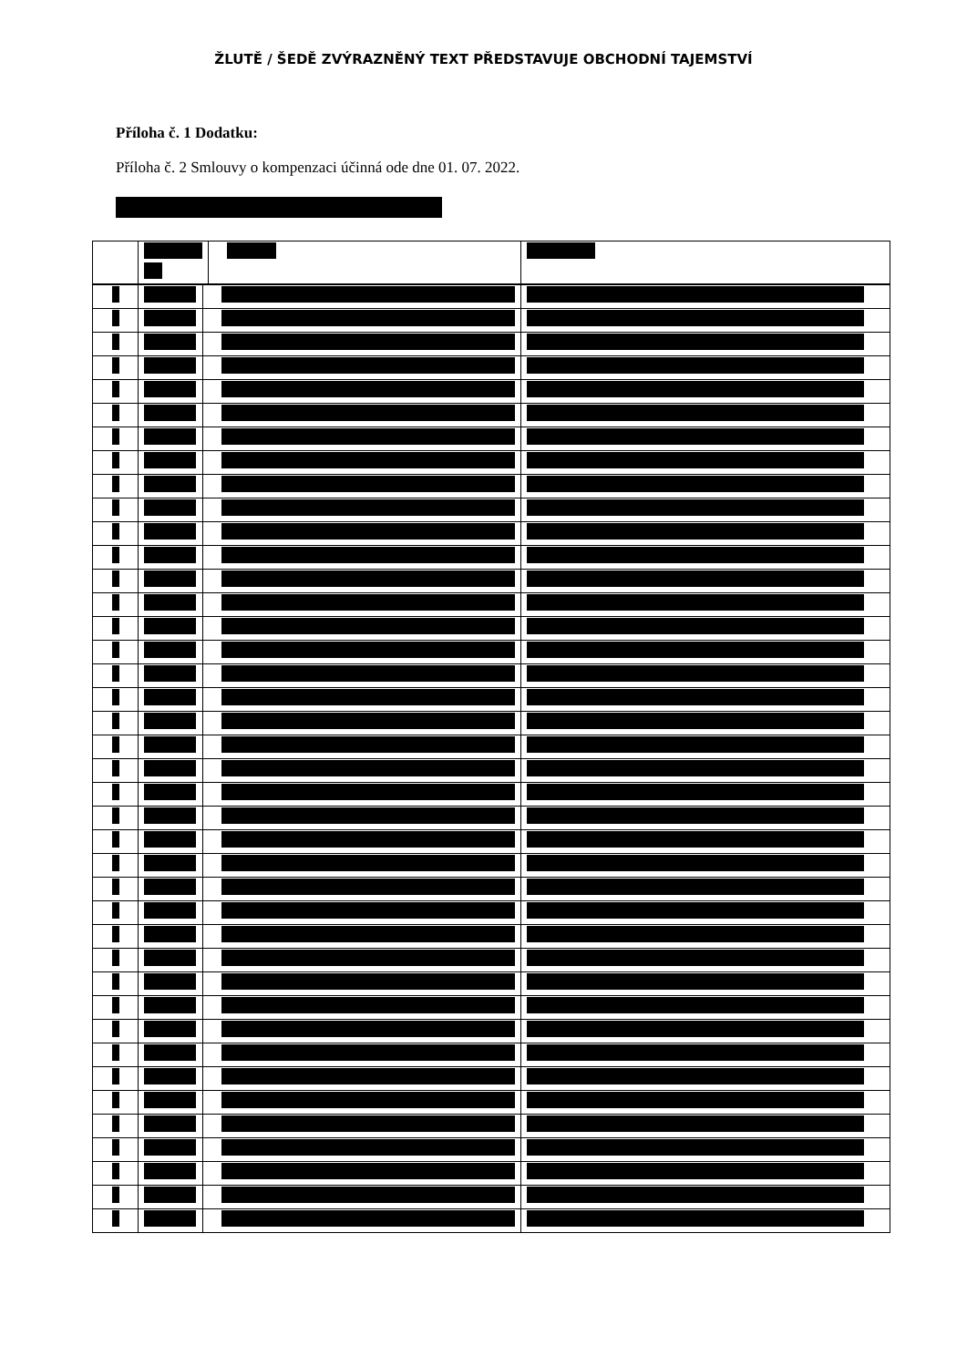ŽLUTĚ / ŠEDĚ ZVÝRAZNĚNÝ TEXT PŘEDSTAVUJE OBCHODNÍ TAJEMSTVÍ
Příloha č. 1 Dodatku:
Příloha č. 2 Smlouvy o kompenzaci účinná ode dne 01. 07. 2022.